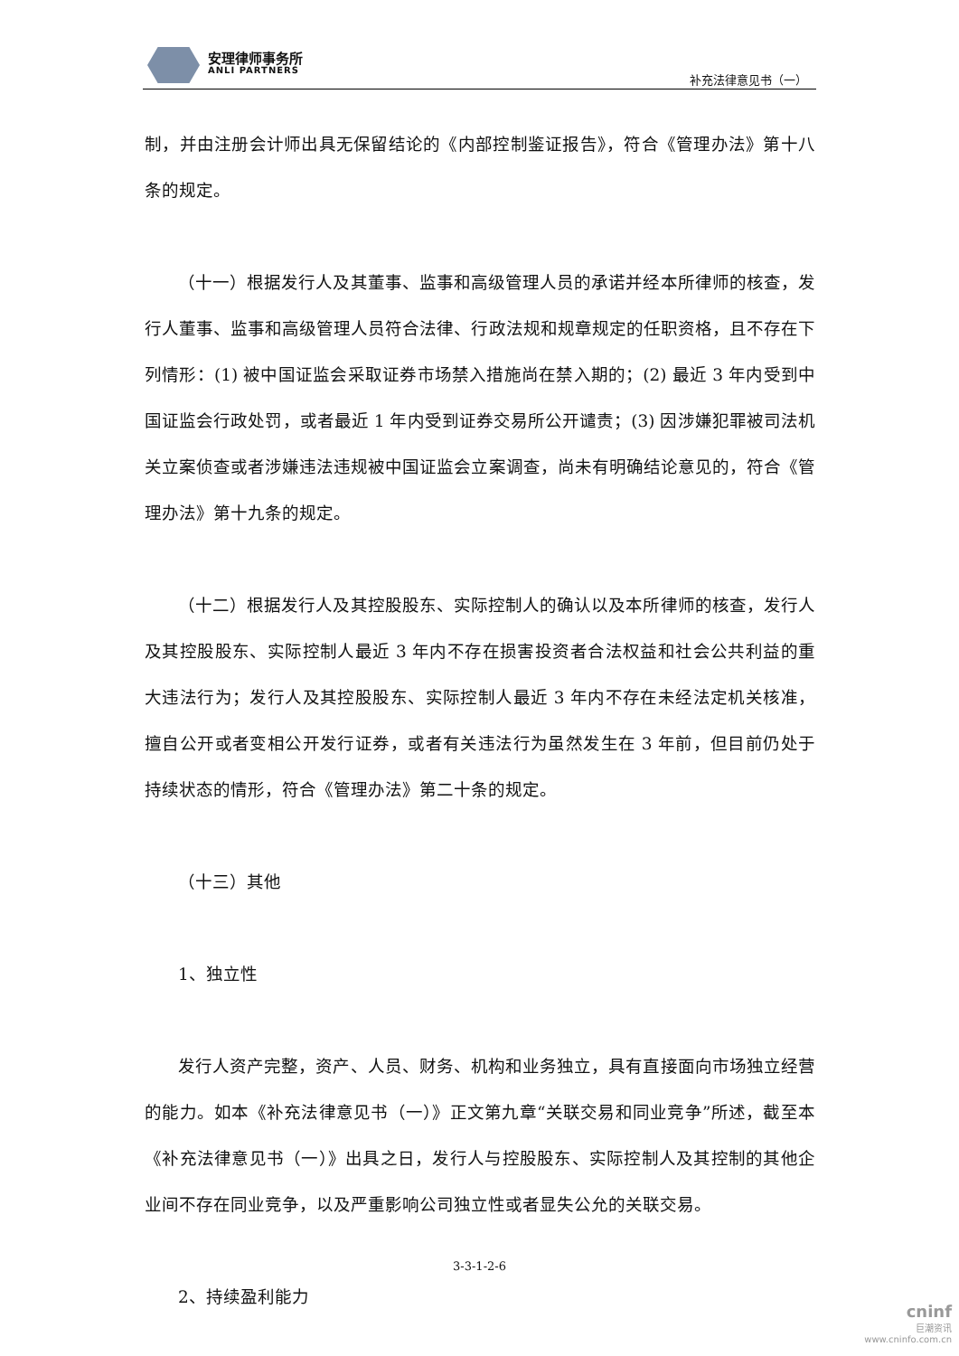安理律师事务所
ANLI PARTNERS
补充法律意见书（一）
制，并由注册会计师出具无保留结论的《内部控制鉴证报告》，符合《管理办法》第十八条的规定。
（十一）根据发行人及其董事、监事和高级管理人员的承诺并经本所律师的核查，发行人董事、监事和高级管理人员符合法律、行政法规和规章规定的任职资格，且不存在下列情形：(1) 被中国证监会采取证券市场禁入措施尚在禁入期的；(2) 最近 3 年内受到中国证监会行政处罚，或者最近 1 年内受到证券交易所公开谴责；(3) 因涉嫌犯罪被司法机关立案侦查或者涉嫌违法违规被中国证监会立案调查，尚未有明确结论意见的，符合《管理办法》第十九条的规定。
（十二）根据发行人及其控股股东、实际控制人的确认以及本所律师的核查，发行人及其控股股东、实际控制人最近 3 年内不存在损害投资者合法权益和社会公共利益的重大违法行为；发行人及其控股股东、实际控制人最近 3 年内不存在未经法定机关核准，擅自公开或者变相公开发行证券，或者有关违法行为虽然发生在 3 年前，但目前仍处于持续状态的情形，符合《管理办法》第二十条的规定。
（十三）其他
1、独立性
发行人资产完整，资产、人员、财务、机构和业务独立，具有直接面向市场独立经营的能力。如本《补充法律意见书（一）》正文第九章“关联交易和同业竞争”所述，截至本《补充法律意见书（一）》出具之日，发行人与控股股东、实际控制人及其控制的其他企业间不存在同业竞争，以及严重影响公司独立性或者显失公允的关联交易。
2、持续盈利能力
3-3-1-2-6
cninf
巨潮资讯
www.cninfo.com.cn